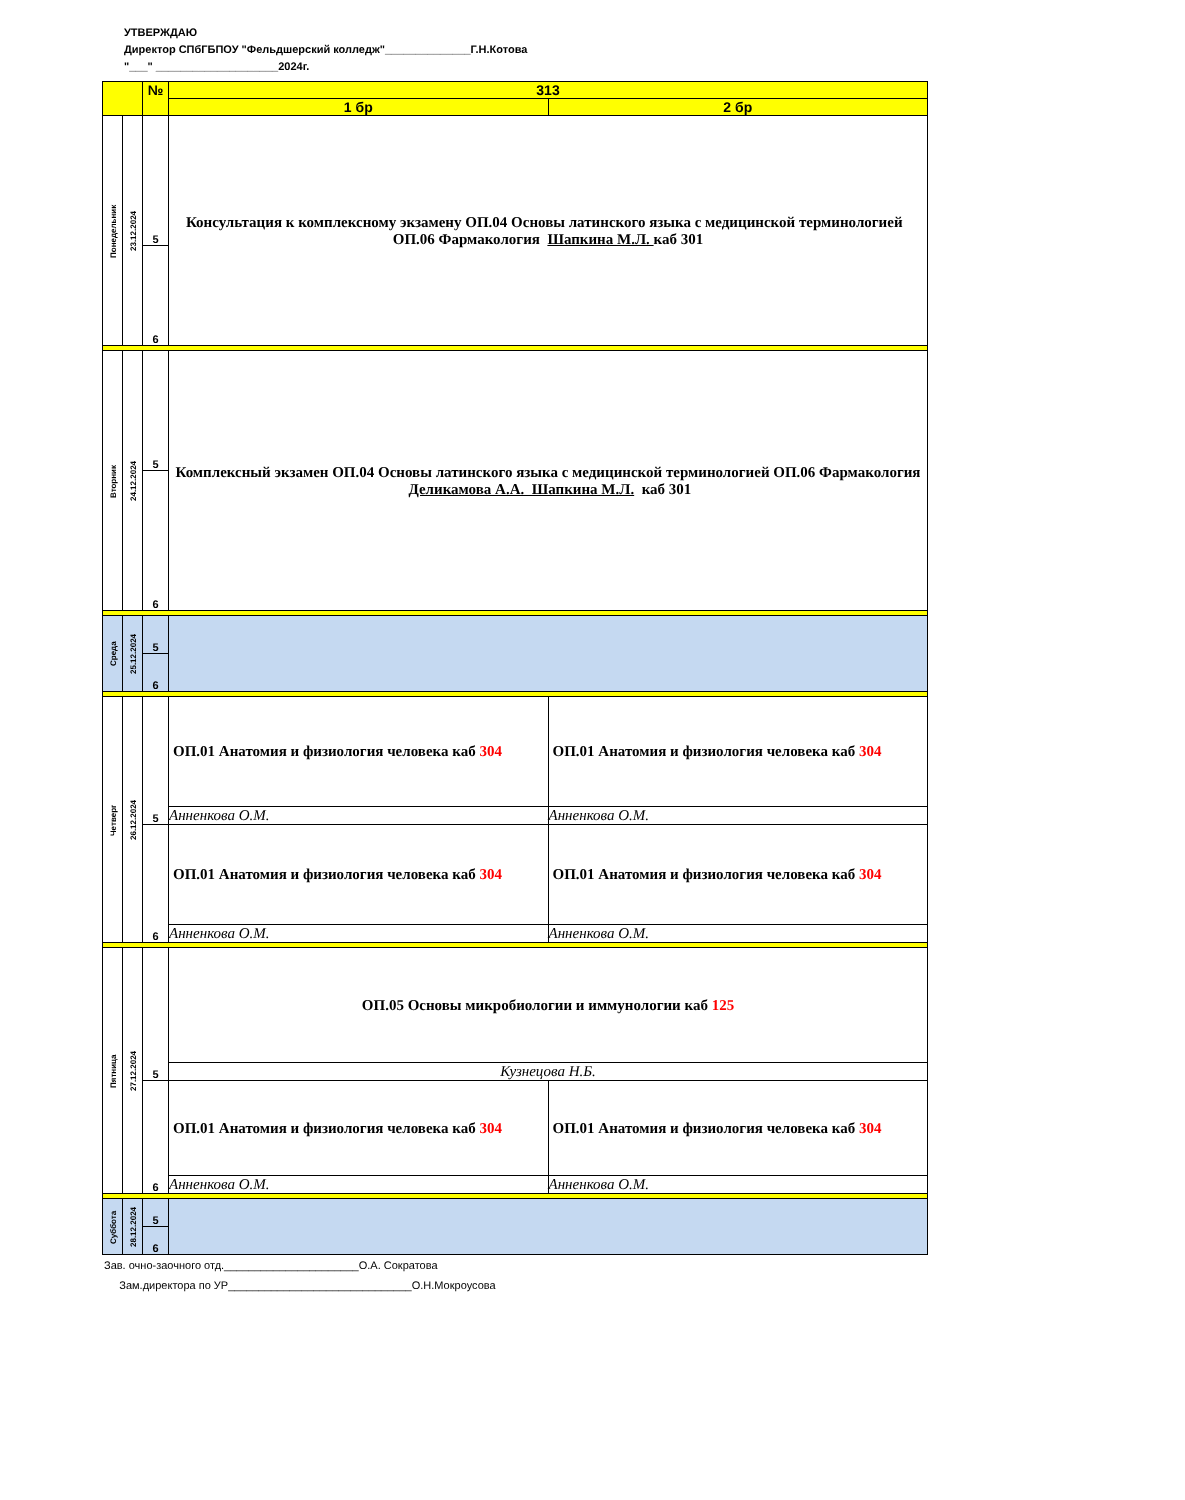УТВЕРЖДАЮ
Директор СПбГБПОУ "Фельдшерский колледж"______________Г.Н.Котова
"___" ____________________2024г.
| | | № | 313 | |
| | | | 1 бр | 2 бр |
| Понедельник | 23.12.2024 | 5 | Консультация к комплексному экзамену ОП.04 Основы латинского языка с медицинской терминологией ОП.06 Фармакология Шапкина М.Л. каб 301 | |
| | | 6 | | |
| Вторник | 24.12.2024 | 5 | Комплексный экзамен ОП.04 Основы латинского языка с медицинской терминологией ОП.06 Фармакология Деликамова А.А. Шапкина М.Л. каб 301 | |
| | | 6 | | |
| Среда | 25.12.2024 | 5 | | |
| | | 6 | | |
| Четверг | 26.12.2024 | 5 | ОП.01 Анатомия и физиология человека каб 304 | ОП.01 Анатомия и физиология человека каб 304 |
| | | | Анненкова О.М. | Анненкова О.М. |
| | | 6 | ОП.01 Анатомия и физиология человека каб 304 | ОП.01 Анатомия и физиология человека каб 304 |
| | | | Анненкова О.М. | Анненкова О.М. |
| Пятница | 27.12.2024 | 5 | ОП.05 Основы микробиологии и иммунологии каб 125 | |
| | | | Кузнецова Н.Б. | |
| | | 6 | ОП.01 Анатомия и физиология человека каб 304 | ОП.01 Анатомия и физиология человека каб 304 |
| | | | Анненкова О.М. | Анненкова О.М. |
| Суббота | 28.12.2024 | 5 | | |
| | | 6 | | |
Зав. очно-заочного отд.______________________О.А. Сократова
Зам.директора по УР______________________________О.Н.Мокроусова